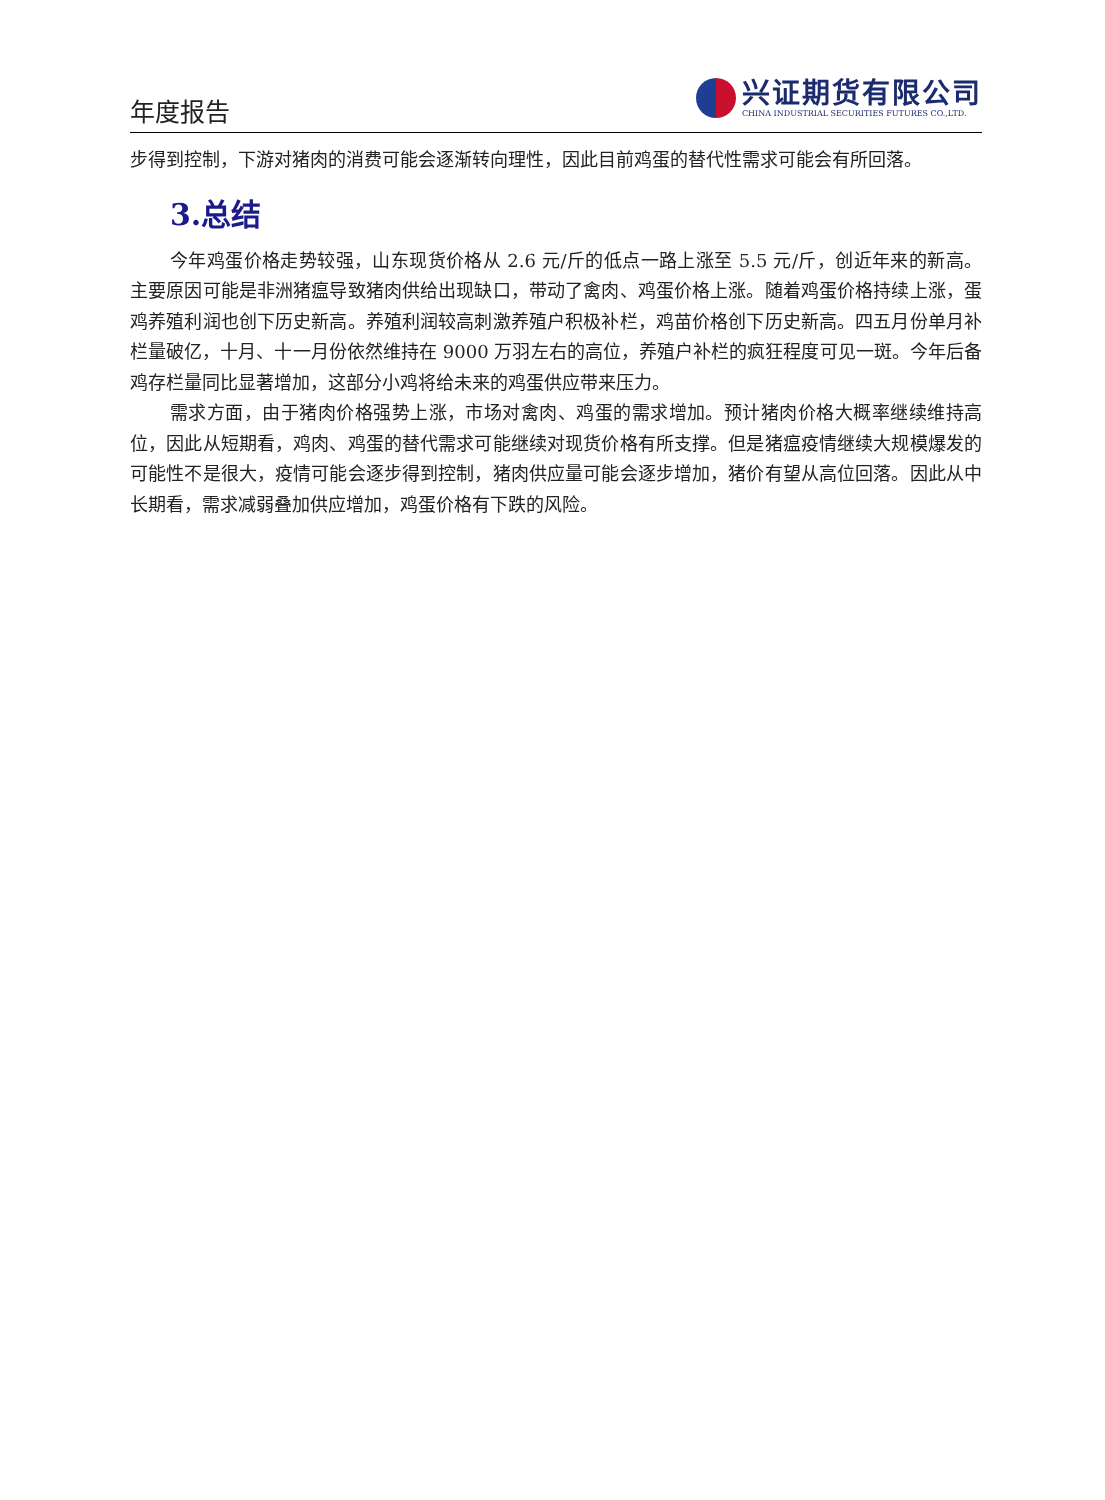年度报告
兴证期货有限公司
CHINA INDUSTRIAL SECURITIES FUTURES CO.,LTD.
步得到控制，下游对猪肉的消费可能会逐渐转向理性，因此目前鸡蛋的替代性需求可能会有所回落。
3.总结
今年鸡蛋价格走势较强，山东现货价格从 2.6 元/斤的低点一路上涨至 5.5 元/斤，创近年来的新高。主要原因可能是非洲猪瘟导致猪肉供给出现缺口，带动了禽肉、鸡蛋价格上涨。随着鸡蛋价格持续上涨，蛋鸡养殖利润也创下历史新高。养殖利润较高刺激养殖户积极补栏，鸡苗价格创下历史新高。四五月份单月补栏量破亿，十月、十一月份依然维持在 9000 万羽左右的高位，养殖户补栏的疯狂程度可见一斑。今年后备鸡存栏量同比显著增加，这部分小鸡将给未来的鸡蛋供应带来压力。
需求方面，由于猪肉价格强势上涨，市场对禽肉、鸡蛋的需求增加。预计猪肉价格大概率继续维持高位，因此从短期看，鸡肉、鸡蛋的替代需求可能继续对现货价格有所支撑。但是猪瘟疫情继续大规模爆发的可能性不是很大，疫情可能会逐步得到控制，猪肉供应量可能会逐步增加，猪价有望从高位回落。因此从中长期看，需求减弱叠加供应增加，鸡蛋价格有下跌的风险。